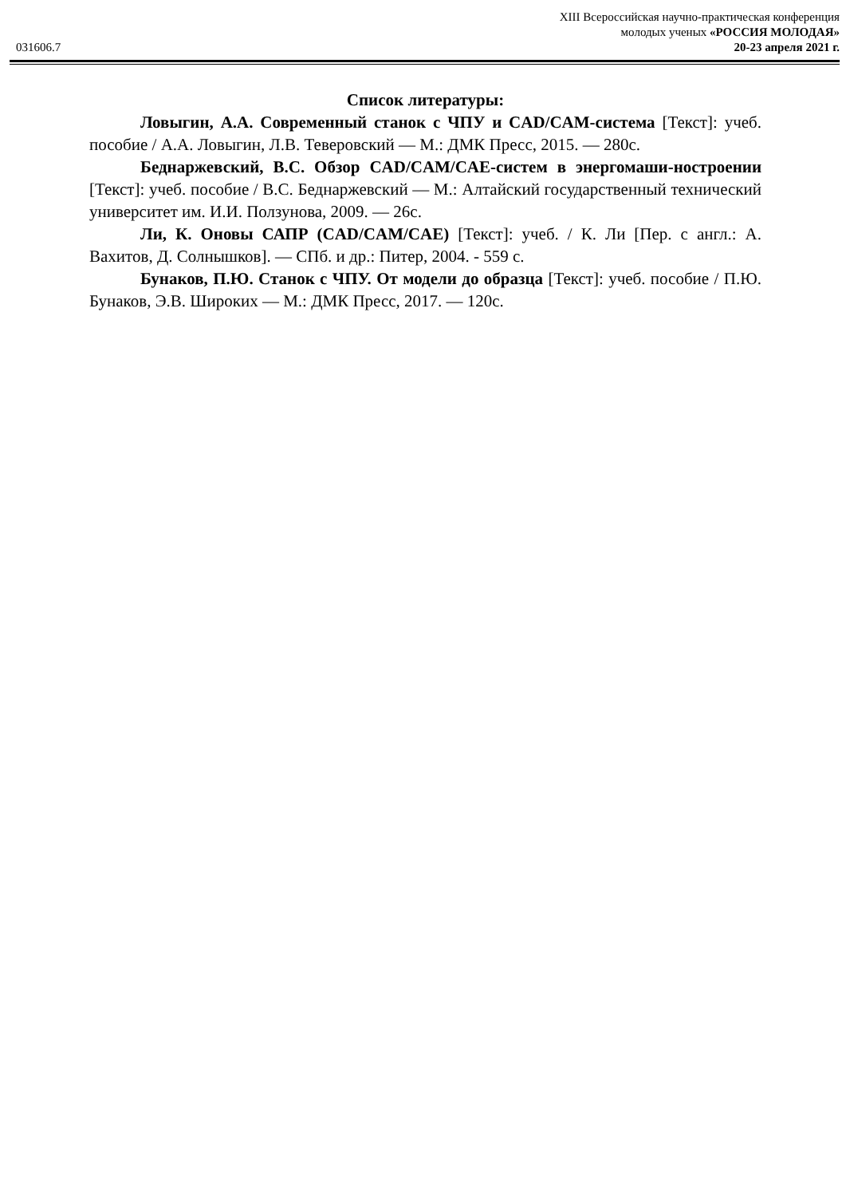031606.7
XIII Всероссийская научно-практическая конференция
молодых ученых «РОССИЯ МОЛОДАЯ»
20-23 апреля 2021 г.
Список литературы:
Ловыгин, А.А. Современный станок с ЧПУ и CAD/CAM-система [Текст]: учеб. пособие / А.А. Ловыгин, Л.В. Теверовский — М.: ДМК Пресс, 2015. — 280с.
Беднаржевский, В.С. Обзор CAD/CAM/CAE-систем в энергомаши-ностроении [Текст]: учеб. пособие / В.С. Беднаржевский — М.: Алтайский государственный технический университет им. И.И. Ползунова, 2009. — 26с.
Ли, К. Оновы САПР (CAD/CAM/CAE) [Текст]: учеб. / К. Ли [Пер. с англ.: А. Вахитов, Д. Солнышков]. — СПб. и др.: Питер, 2004. - 559 с.
Бунаков, П.Ю. Станок с ЧПУ. От модели до образца [Текст]: учеб. пособие / П.Ю. Бунаков, Э.В. Широких — М.: ДМК Пресс, 2017. — 120с.